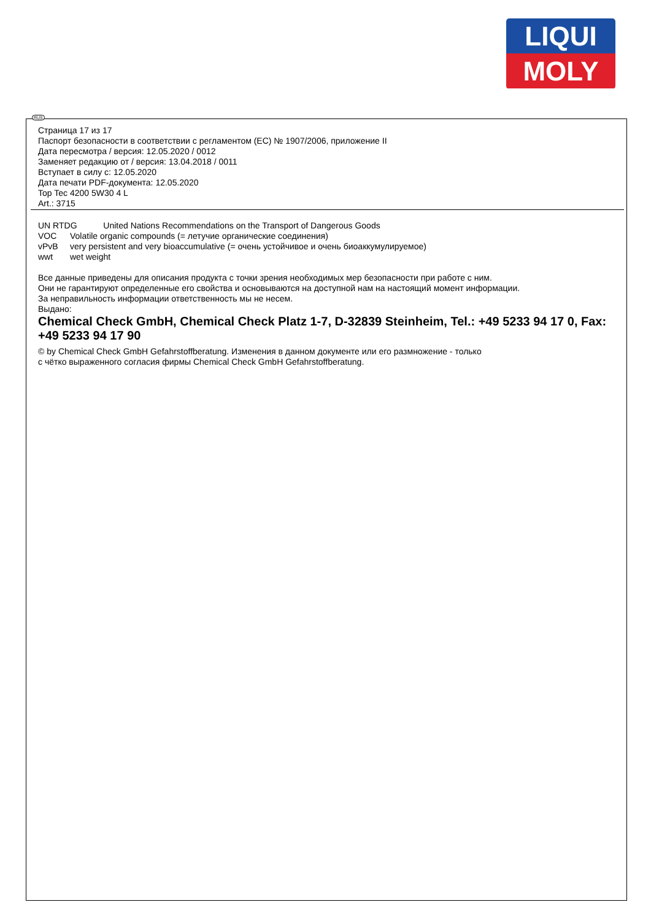LIQUI
MOLY
RUS
Страница 17 из 17
Паспорт безопасности в соответствии с регламентом (ЕС) № 1907/2006, приложение II
Дата пересмотра / версия: 12.05.2020 / 0012
Заменяет редакцию от / версия: 13.04.2018 / 0011
Вступает в силу с: 12.05.2020
Дата печати PDF-документа: 12.05.2020
Top Tec 4200 5W30 4 L
Art.: 3715
UN RTDG United Nations Recommendations on the Transport of Dangerous Goods
VOC Volatile organic compounds (= летучие органические соединения)
vPvB very persistent and very bioaccumulative (= очень устойчивое и очень биоаккумулируемое)
wwt wet weight
Все данные приведены для описания продукта с точки зрения необходимых мер безопасности при работе с ним.
Они не гарантируют определенные его свойства и основываются на доступной нам на настоящий момент информации.
За неправильность информации ответственность мы не несем.
Выдано:
Chemical Check GmbH, Chemical Check Platz 1-7, D-32839 Steinheim, Tel.: +49 5233 94 17 0, Fax: +49 5233 94 17 90
© by Chemical Check GmbH Gefahrstoffberatung. Изменения в данном документе или его размножение - только
с чётко выраженного согласия фирмы Chemical Check GmbH Gefahrstoffberatung.